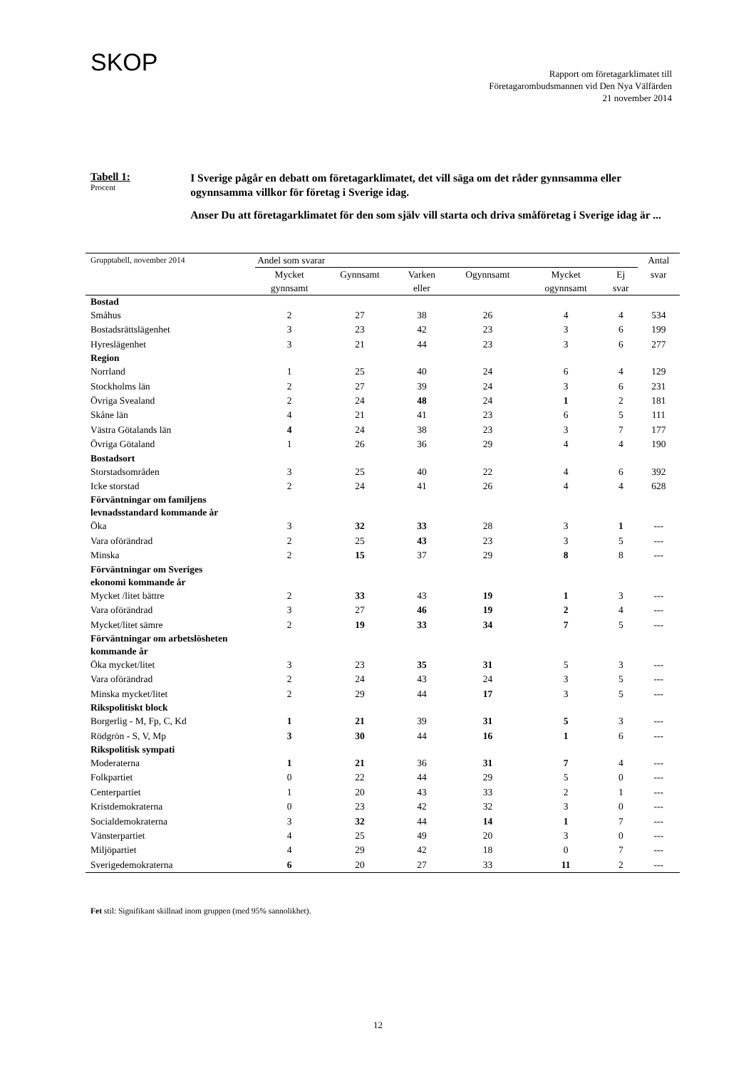SKOP
Rapport om företagarklimatet till
Företagarombudsmannen vid Den Nya Välfärden
21 november 2014
Tabell 1:
Procent
I Sverige pågår en debatt om företagarklimatet, det vill säga om det råder gynnsamma eller ogynnsamma villkor för företag i Sverige idag.
Anser Du att företagarklimatet för den som själv vill starta och driva småföretag i Sverige idag är ...
| Grupptabell, november 2014 | Andel som svarar | | | | | | Antal |
| | Mycket gynnsamt | Gynnsamt | Varken eller | Ogynnsamt | Mycket ogynnsamt | Ej svar | svar |
| Bostad | | | | | | | |
| Småhus | 2 | 27 | 38 | 26 | 4 | 4 | 534 |
| Bostadsrättslägenhet | 3 | 23 | 42 | 23 | 3 | 6 | 199 |
| Hyreslägenhet | 3 | 21 | 44 | 23 | 3 | 6 | 277 |
| Region | | | | | | | |
| Norrland | 1 | 25 | 40 | 24 | 6 | 4 | 129 |
| Stockholms län | 2 | 27 | 39 | 24 | 3 | 6 | 231 |
| Övriga Svealand | 2 | 24 | 48 | 24 | 1 | 2 | 181 |
| Skåne län | 4 | 21 | 41 | 23 | 6 | 5 | 111 |
| Västra Götalands län | 4 | 24 | 38 | 23 | 3 | 7 | 177 |
| Övriga Götaland | 1 | 26 | 36 | 29 | 4 | 4 | 190 |
| Bostadsort | | | | | | | |
| Storstadsområden | 3 | 25 | 40 | 22 | 4 | 6 | 392 |
| Icke storstad | 2 | 24 | 41 | 26 | 4 | 4 | 628 |
| Förväntningar om familjens levnadsstandard kommande år | | | | | | | |
| Öka | 3 | 32 | 33 | 28 | 3 | 1 | --- |
| Vara oförändrad | 2 | 25 | 43 | 23 | 3 | 5 | --- |
| Minska | 2 | 15 | 37 | 29 | 8 | 8 | --- |
| Förväntningar om Sveriges ekonomi kommande år | | | | | | | |
| Mycket /litet bättre | 2 | 33 | 43 | 19 | 1 | 3 | --- |
| Vara oförändrad | 3 | 27 | 46 | 19 | 2 | 4 | --- |
| Mycket/litet sämre | 2 | 19 | 33 | 34 | 7 | 5 | --- |
| Förväntningar om arbetslösheten kommande år | | | | | | | |
| Öka mycket/litet | 3 | 23 | 35 | 31 | 5 | 3 | --- |
| Vara oförändrad | 2 | 24 | 43 | 24 | 3 | 5 | --- |
| Minska mycket/litet | 2 | 29 | 44 | 17 | 3 | 5 | --- |
| Rikspolitiskt block | | | | | | | |
| Borgerlig - M, Fp, C, Kd | 1 | 21 | 39 | 31 | 5 | 3 | --- |
| Rödgrön - S, V, Mp | 3 | 30 | 44 | 16 | 1 | 6 | --- |
| Rikspolitisk sympati | | | | | | | |
| Moderaterna | 1 | 21 | 36 | 31 | 7 | 4 | --- |
| Folkpartiet | 0 | 22 | 44 | 29 | 5 | 0 | --- |
| Centerpartiet | 1 | 20 | 43 | 33 | 2 | 1 | --- |
| Kristdemokraterna | 0 | 23 | 42 | 32 | 3 | 0 | --- |
| Socialdemokraterna | 3 | 32 | 44 | 14 | 1 | 7 | --- |
| Vänsterpartiet | 4 | 25 | 49 | 20 | 3 | 0 | --- |
| Miljöpartiet | 4 | 29 | 42 | 18 | 0 | 7 | --- |
| Sverigedemokraterna | 6 | 20 | 27 | 33 | 11 | 2 | --- |
Fet stil: Signifikant skillnad inom gruppen (med 95% sannolikhet).
12